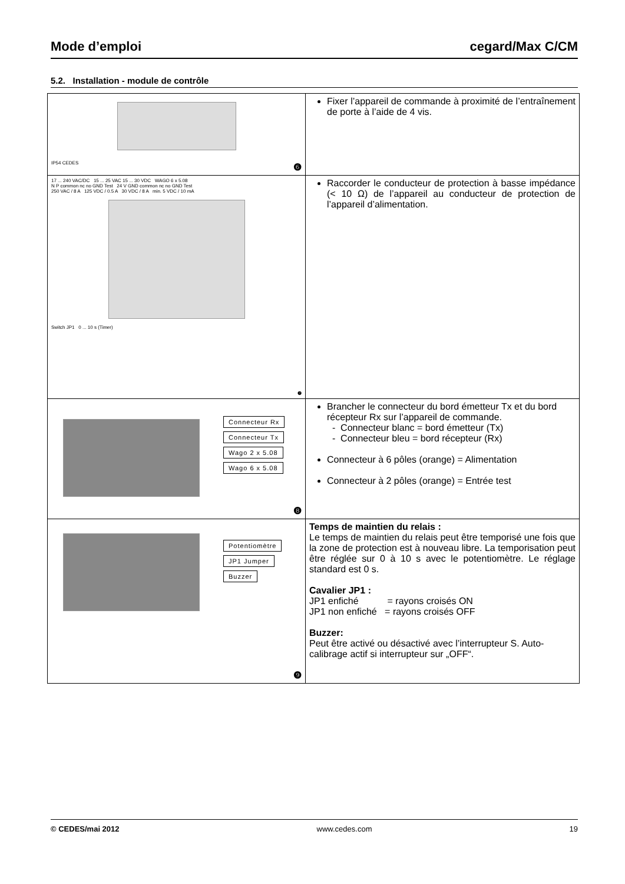Mode d’emploi cegard/Max C/CM
5.2. Installation - module de contrôle
| IP54 CEDES ❻ | Fixer l’appareil de commande à proximité de l’entraînement de porte à l’aide de 4 vis. |
| 17 ... 240 VAC/DC 15 ... 25 VAC 15 ... 30 VDC WAGO 6 x 5.08 N P common nc no GND Test 24 V GND common nc no GND Test 250 VAC / 8 A 125 VDC / 0.5 A 30 VDC / 8 A min. 5 VDC / 10 mA Switch JP1 0 ... 10 s (Timer) ❼ | Raccorder le conducteur de protection à basse impédance (< 10 Ω) de l’appareil au conducteur de protection de l’appareil d’alimentation. |
| Connecteur Rx Connecteur Tx Wago 2 x 5.08 Wago 6 x 5.08 ❽ | Brancher le connecteur du bord émetteur Tx et du bord récepteur Rx sur l’appareil de commande. - Connecteur blanc = bord émetteur (Tx) - Connecteur bleu = bord récepteur (Rx) Connecteur à 6 pôles (orange) = Alimentation Connecteur à 2 pôles (orange) = Entrée test |
| Potentiomètre JP1 Jumper Buzzer ❾ | Temps de maintien du relais : Le temps de maintien du relais peut être temporisé une fois que la zone de protection est à nouveau libre. La temporisation peut être réglée sur 0 à 10 s avec le potentiomètre. Le réglage standard est 0 s. Cavalier JP1 : JP1 enfiché = rayons croisés ON JP1 non enfiché = rayons croisés OFF Buzzer: Peut être activé ou désactivé avec l’interrupteur S. Auto-calibrage actif si interrupteur sur „OFF“. |
© CEDES/mai 2012 www.cedes.com 19